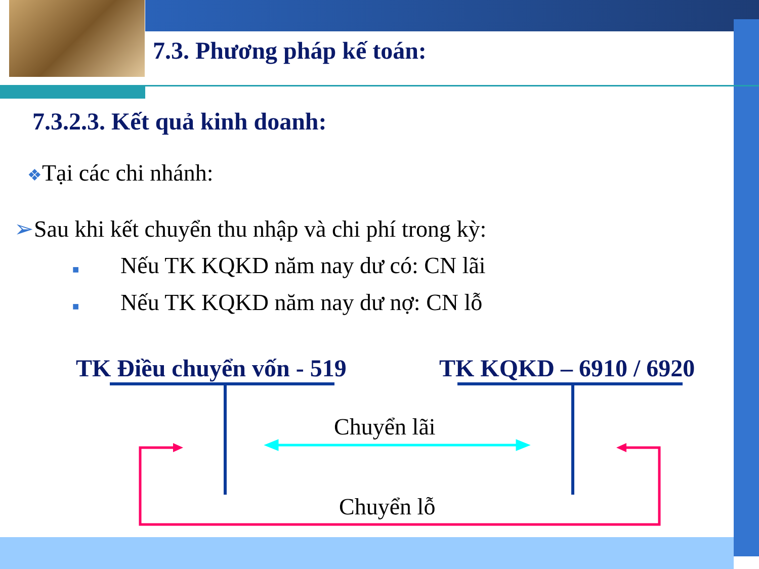7.3. Phương pháp kế toán:
7.3.2.3. Kết quả kinh doanh:
❖Tại các chi nhánh:
➢Sau khi kết chuyển thu nhập và chi phí trong kỳ:
■ Nếu TK KQKD năm nay dư có: CN lãi
■ Nếu TK KQKD năm nay dư nợ: CN lỗ
TK Điều chuyển vốn - 519 TK KQKD – 6910 / 6920
Chuyển lãi
Chuyển lỗ